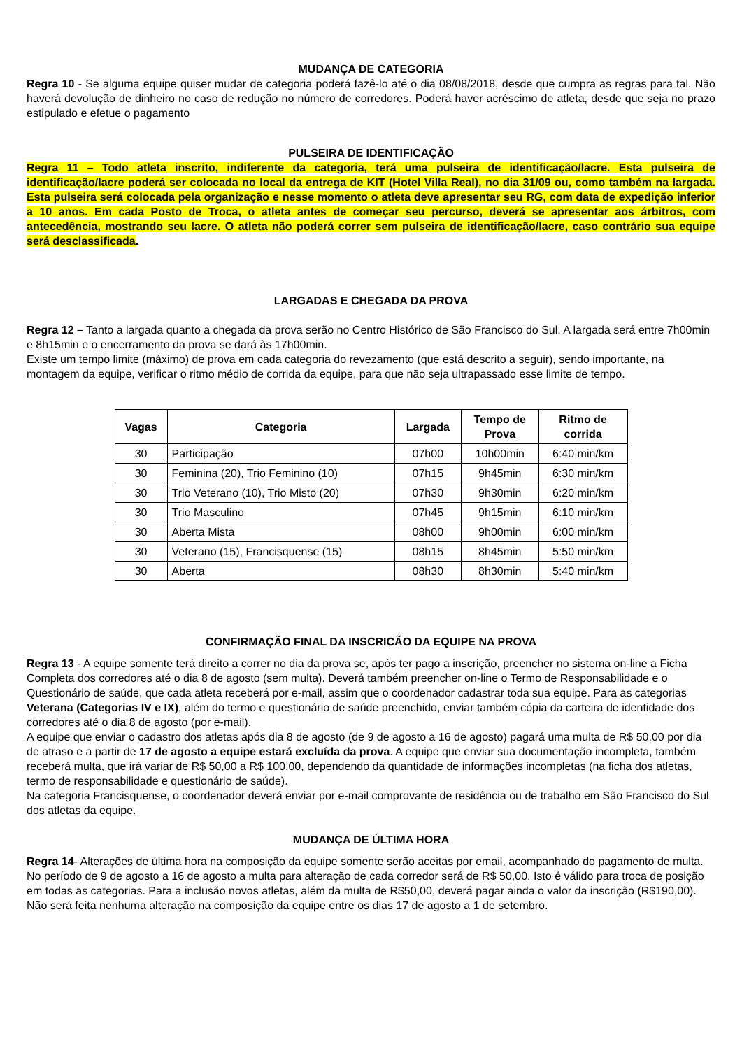MUDANÇA DE CATEGORIA
Regra 10 - Se alguma equipe quiser mudar de categoria poderá fazê-lo até o dia 08/08/2018, desde que cumpra as regras para tal. Não haverá devolução de dinheiro no caso de redução no número de corredores. Poderá haver acréscimo de atleta, desde que seja no prazo estipulado e efetue o pagamento
PULSEIRA DE IDENTIFICAÇÃO
Regra 11 – Todo atleta inscrito, indiferente da categoria, terá uma pulseira de identificação/lacre. Esta pulseira de identificação/lacre poderá ser colocada no local da entrega de KIT (Hotel Villa Real), no dia 31/09 ou, como também na largada. Esta pulseira será colocada pela organização e nesse momento o atleta deve apresentar seu RG, com data de expedição inferior a 10 anos. Em cada Posto de Troca, o atleta antes de começar seu percurso, deverá se apresentar aos árbitros, com antecedência, mostrando seu lacre. O atleta não poderá correr sem pulseira de identificação/lacre, caso contrário sua equipe será desclassificada.
LARGADAS E CHEGADA DA PROVA
Regra 12 – Tanto a largada quanto a chegada da prova serão no Centro Histórico de São Francisco do Sul. A largada será entre 7h00min e 8h15min e o encerramento da prova se dará às 17h00min.
Existe um tempo limite (máximo) de prova em cada categoria do revezamento (que está descrito a seguir), sendo importante, na montagem da equipe, verificar o ritmo médio de corrida da equipe, para que não seja ultrapassado esse limite de tempo.
| Vagas | Categoria | Largada | Tempo de Prova | Ritmo de corrida |
| --- | --- | --- | --- | --- |
| 30 | Participação | 07h00 | 10h00min | 6:40 min/km |
| 30 | Feminina (20), Trio Feminino (10) | 07h15 | 9h45min | 6:30 min/km |
| 30 | Trio Veterano (10), Trio Misto (20) | 07h30 | 9h30min | 6:20 min/km |
| 30 | Trio Masculino | 07h45 | 9h15min | 6:10 min/km |
| 30 | Aberta Mista | 08h00 | 9h00min | 6:00 min/km |
| 30 | Veterano (15), Francisquense (15) | 08h15 | 8h45min | 5:50 min/km |
| 30 | Aberta | 08h30 | 8h30min | 5:40 min/km |
CONFIRMAÇÃO FINAL DA INSCRICÃO DA EQUIPE NA PROVA
Regra 13 - A equipe somente terá direito a correr no dia da prova se, após ter pago a inscrição, preencher no sistema on-line a Ficha Completa dos corredores até o dia 8 de agosto (sem multa). Deverá também preencher on-line o Termo de Responsabilidade e o Questionário de saúde, que cada atleta receberá por e-mail, assim que o coordenador cadastrar toda sua equipe. Para as categorias Veterana (Categorias IV e IX), além do termo e questionário de saúde preenchido, enviar também cópia da carteira de identidade dos corredores até o dia 8 de agosto (por e-mail).
A equipe que enviar o cadastro dos atletas após dia 8 de agosto (de 9 de agosto a 16 de agosto) pagará uma multa de R$ 50,00 por dia de atraso e a partir de 17 de agosto a equipe estará excluída da prova. A equipe que enviar sua documentação incompleta, também receberá multa, que irá variar de R$ 50,00 a R$ 100,00, dependendo da quantidade de informações incompletas (na ficha dos atletas, termo de responsabilidade e questionário de saúde).
Na categoria Francisquense, o coordenador deverá enviar por e-mail comprovante de residência ou de trabalho em São Francisco do Sul dos atletas da equipe.
MUDANÇA DE ÚLTIMA HORA
Regra 14- Alterações de última hora na composição da equipe somente serão aceitas por email, acompanhado do pagamento de multa. No período de 9 de agosto a 16 de agosto a multa para alteração de cada corredor será de R$ 50,00. Isto é válido para troca de posição em todas as categorias. Para a inclusão novos atletas, além da multa de R$50,00, deverá pagar ainda o valor da inscrição (R$190,00).
Não será feita nenhuma alteração na composição da equipe entre os dias 17 de agosto a 1 de setembro.